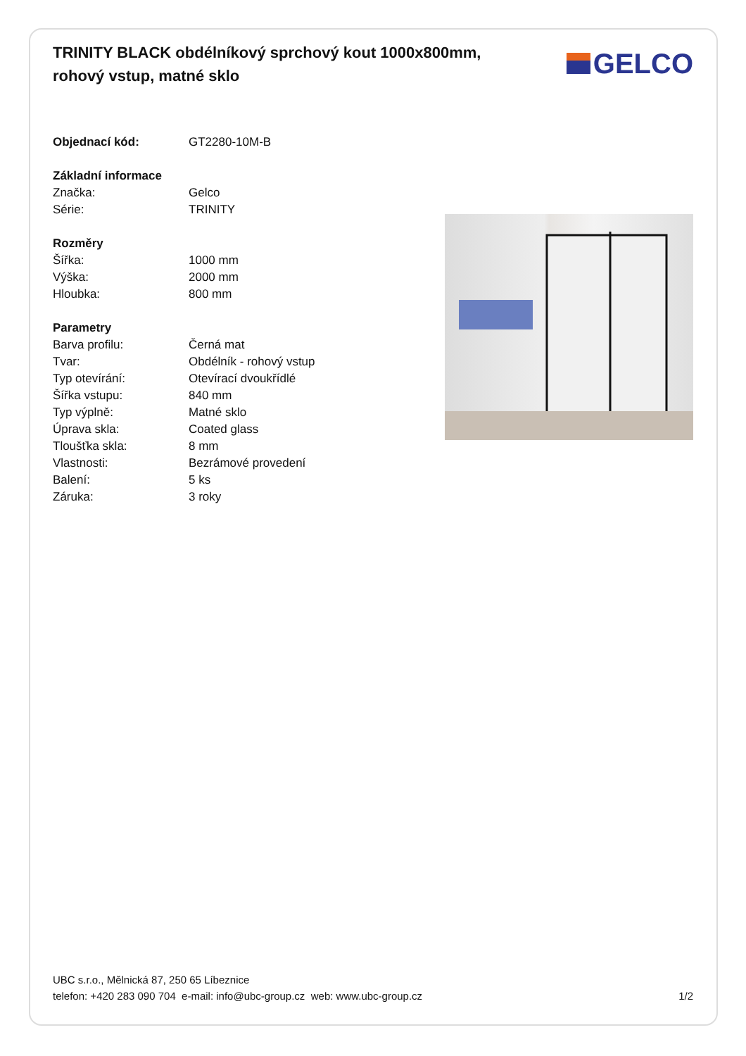TRINITY BLACK obdélníkový sprchový kout 1000x800mm, rohový vstup, matné sklo
GELCO
| Objednací kód: | GT2280-10M-B |
| Základní informace | |
| Značka: | Gelco |
| Série: | TRINITY |
| Rozměry | |
| Šířka: | 1000 mm |
| Výška: | 2000 mm |
| Hloubka: | 800 mm |
| Parametry | |
| Barva profilu: | Černá mat |
| Tvar: | Obdélník - rohový vstup |
| Typ otevírání: | Otevírací dvoukřídlé |
| Šířka vstupu: | 840 mm |
| Typ výplně: | Matné sklo |
| Úprava skla: | Coated glass |
| Tloušťka skla: | 8 mm |
| Vlastnosti: | Bezrámové provedení |
| Balení: | 5 ks |
| Záruka: | 3 roky |
UBC s.r.o., Mělnická 87, 250 65 Líbeznice
telefon: +420 283 090 704 e-mail: info@ubc-group.cz web: www.ubc-group.cz
1/2